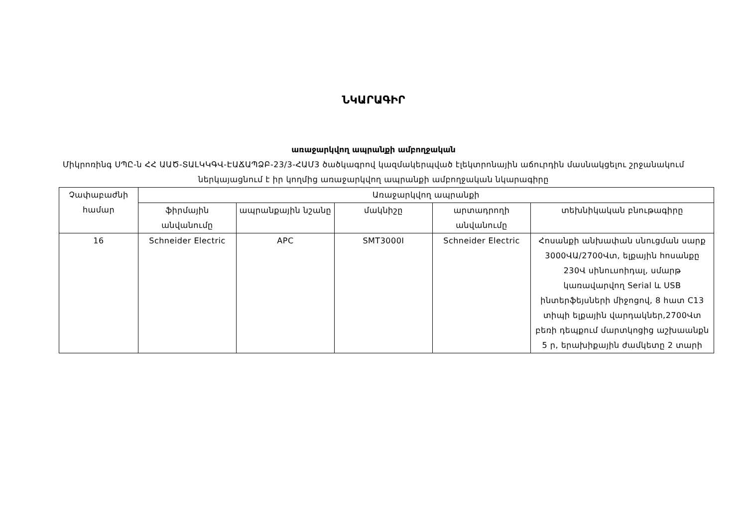ՆԿԱՐԱԳԻՐ
առաջարկվող ապրանքի ամբողջական
Միկրոռինգ ՍՊԸ-ն ՀՀ ԱԱԾ-ՏԱԼԿԿԳՎ-ԷԱՃԱՊՁԲ-23/3-ՀԱՄ3 ծածկագրով կազմակերպված էլեկտրոնային աճուրդին մասնակցելու շրջանակում ներկայացնում է իր կողմից առաջարկվող ապրանքի ամբողջական նկարագիրը
| Չափաբաժնի համար | Առաջարկվող ապրանքի | | | | |
| --- | --- | --- | --- | --- | --- |
| | ֆիրմային անվանումը | ապրանքային նշանը | մակնիշը | արտադրողի անվանումը | տեխնիկական բնութագիրը |
| 16 | Schneider Electric | APC | SMT3000I | Schneider Electric | Հոսանքի անխափան սնուցման սարք 3000ՎԱ/2700Վտ, ելքային հոսանքը 230Վ սինուսոիդալ, սմարթ կառավարվող Serial և USB ինտերֆեյսների միջոցով, 8 հատ C13 տիպի ելքային վարդակներ,2700Վտ բեռի դեպքում մարտկոցից աշխաանքն 5 ր, երախիքային ժամկետը 2 տարի |